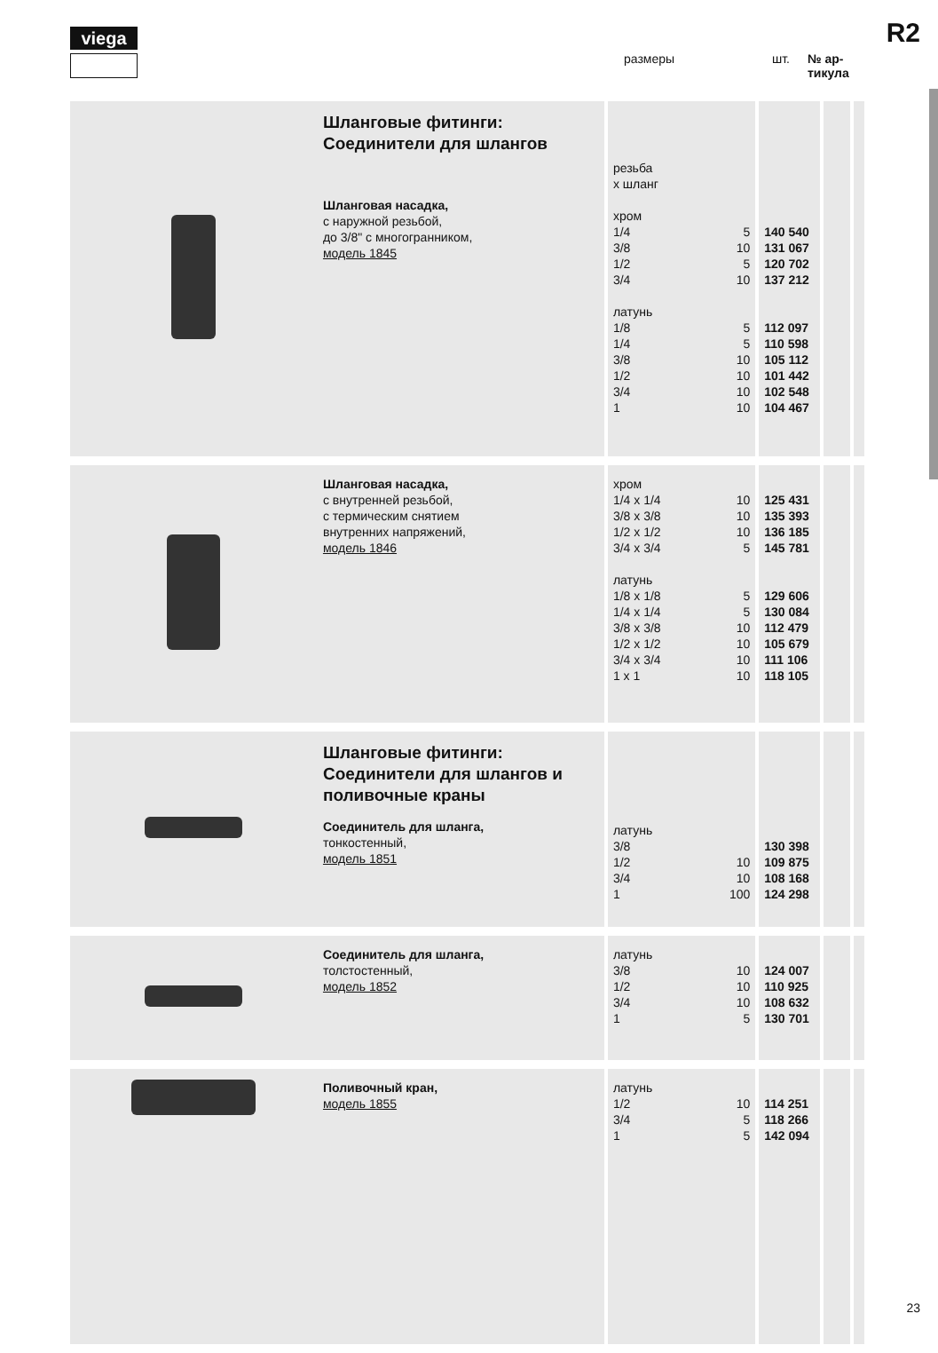viega R2
размеры шт. № ар-
тикула
| | Шланговые фитинги: Соединители для шлангов Шланговая насадка, с наружной резьбой, до 3/8" с многогранником, модель 1845 | резьба x шланг хром 1/4 3/8 1/2 3/4 латунь 1/8 1/4 3/8 1/2 3/4 1 | 5 10 5 10 5 5 10 10 10 10 | 140 540 131 067 120 702 137 212 112 097 110 598 105 112 101 442 102 548 104 467 | | |
| | Шланговая насадка, с внутренней резьбой, с термическим снятием внутренних напряжений, модель 1846 | хром 1/4 x 1/4 3/8 x 3/8 1/2 x 1/2 3/4 x 3/4 латунь 1/8 x 1/8 1/4 x 1/4 3/8 x 3/8 1/2 x 1/2 3/4 x 3/4 1 x 1 | 10 10 10 5 5 5 10 10 10 10 | 125 431 135 393 136 185 145 781 129 606 130 084 112 479 105 679 111 106 118 105 | | |
| | Шланговые фитинги: Соединители для шлангов и поливочные краны Соединитель для шланга, тонкостенный, модель 1851 | латунь 3/8 1/2 3/4 1 | 10 10 100 | 130 398 109 875 108 168 124 298 | | |
| | Соединитель для шланга, толстостенный, модель 1852 | латунь 3/8 1/2 3/4 1 | 10 10 10 5 | 124 007 110 925 108 632 130 701 | | |
| | Поливочный кран, модель 1855 | латунь 1/2 3/4 1 | 10 5 5 | 114 251 118 266 142 094 | | |
23